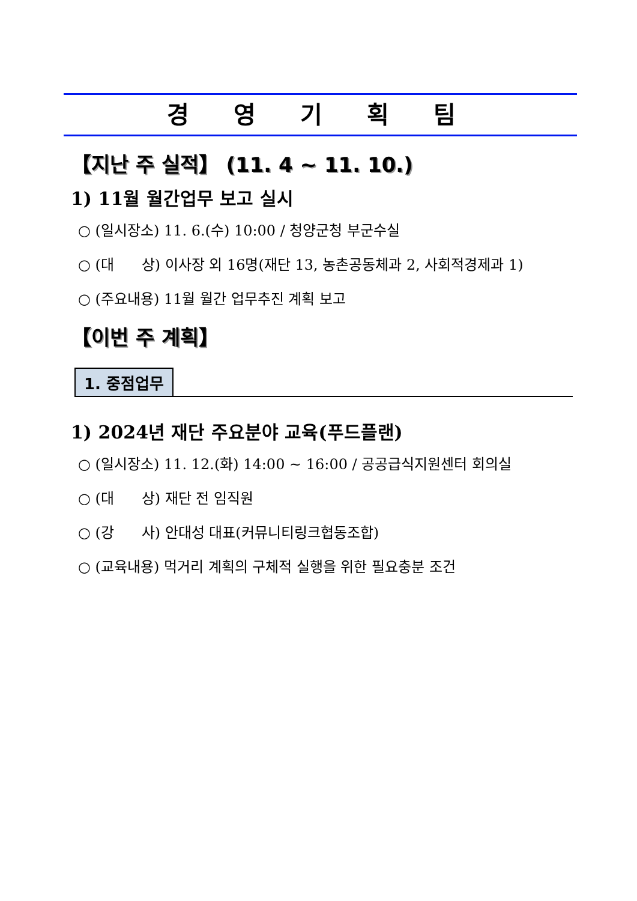경 영 기 획 팀
【지난 주 실적】 (11. 4 ~ 11. 10.)
1) 11월 월간업무 보고 실시
○ (일시장소) 11. 6.(수) 10:00 / 청양군청 부군수실
○ (대 상) 이사장 외 16명(재단 13, 농촌공동체과 2, 사회적경제과 1)
○ (주요내용) 11월 월간 업무추진 계획 보고
【이번 주 계획】
1. 중점업무
1) 2024년 재단 주요분야 교육(푸드플랜)
○ (일시장소) 11. 12.(화) 14:00 ~ 16:00 / 공공급식지원센터 회의실
○ (대 상) 재단 전 임직원
○ (강 사) 안대성 대표(커뮤니티링크협동조합)
○ (교육내용) 먹거리 계획의 구체적 실행을 위한 필요충분 조건